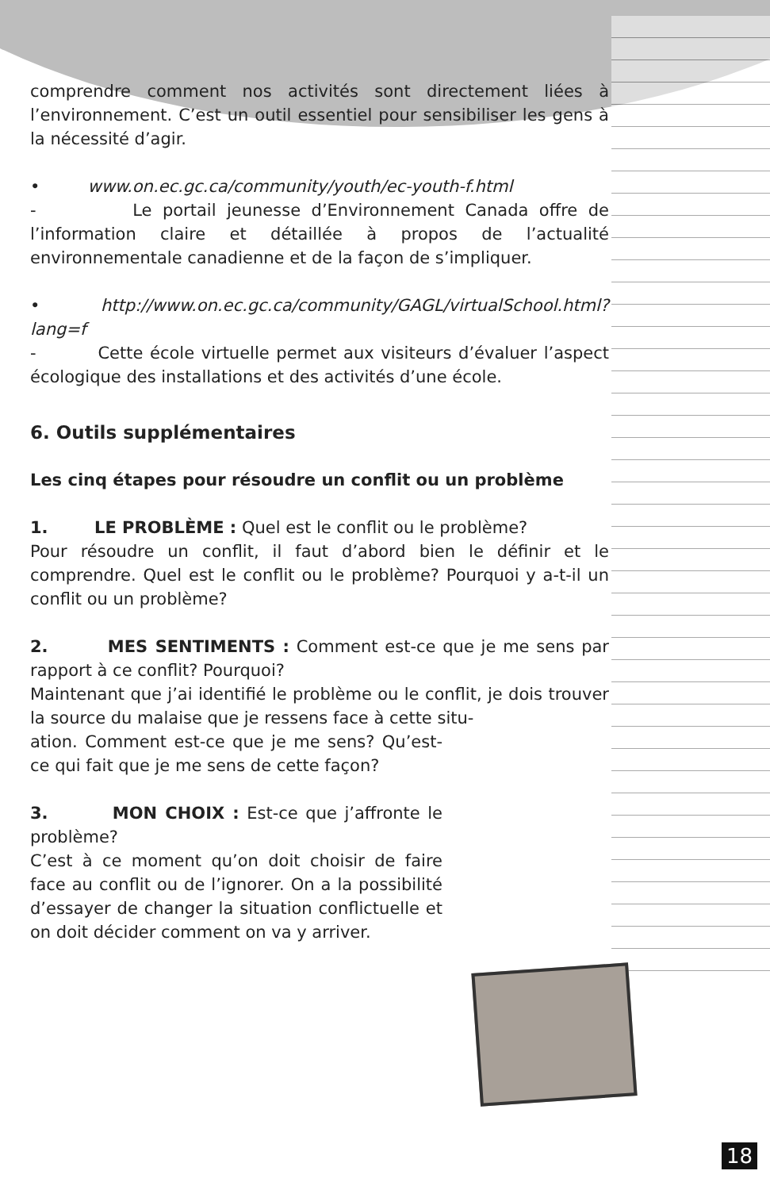comprendre comment nos activités sont directement liées à l’environnement. C’est un outil essentiel pour sensibiliser les gens à la nécessité d’agir.
• www.on.ec.gc.ca/community/youth/ec-youth-f.html
- Le portail jeunesse d’Environnement Canada offre de l’information claire et détaillée à propos de l’actualité environnementale canadienne et de la façon de s’impliquer.
• http://www.on.ec.gc.ca/community/GAGL/virtualSchool.html?lang=f
- Cette école virtuelle permet aux visiteurs d’évaluer l’aspect écologique des installations et des activités d’une école.
6. Outils supplémentaires
Les cinq étapes pour résoudre un conflit ou un problème
1. LE PROBLÈME : Quel est le conflit ou le problème?
Pour résoudre un conflit, il faut d’abord bien le définir et le comprendre. Quel est le conflit ou le problème? Pourquoi y a-t-il un conflit ou un problème?
2. MES SENTIMENTS : Comment est-ce que je me sens par rapport à ce conflit? Pourquoi?
Maintenant que j’ai identifié le problème ou le conflit, je dois trouver la source du malaise que je ressens face à cette situ-
ation. Comment est-ce que je me sens? Qu’est-ce qui fait que je me sens de cette façon?
3. MON CHOIX : Est-ce que j’affronte le problème?
C’est à ce moment qu’on doit choisir de faire face au conflit ou de l’ignorer. On a la possibilité d’essayer de changer la situation conflictuelle et on doit décider comment on va y arriver.
18